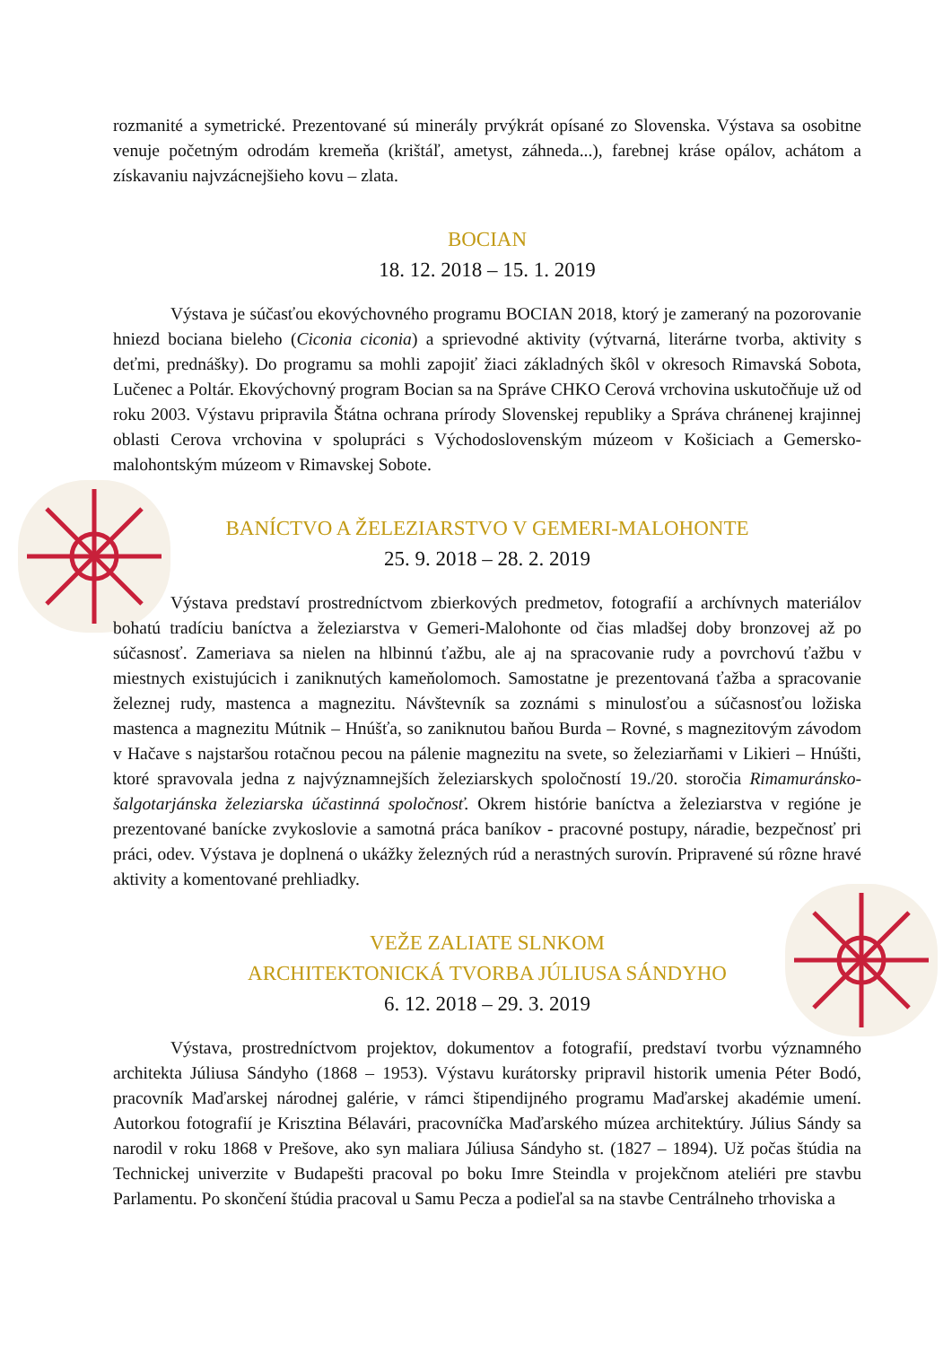rozmanité a symetrické. Prezentované sú minerály prvýkrát opísané zo Slovenska. Výstava sa osobitne venuje početným odrodám kremeňa (krištáľ, ametyst, záhneda...), farebnej kráse opálov, achátom a získavaniu najvzácnejšieho kovu – zlata.
BOCIAN
18. 12. 2018 – 15. 1. 2019
Výstava je súčasťou ekovýchovného programu BOCIAN 2018, ktorý je zameraný na pozorovanie hniezd bociana bieleho (Ciconia ciconia) a sprievodné aktivity (výtvarná, literárne tvorba, aktivity s deťmi, prednášky). Do programu sa mohli zapojiť žiaci základných škôl v okresoch Rimavská Sobota, Lučenec a Poltár. Ekovýchovný program Bocian sa na Správe CHKO Cerová vrchovina uskutočňuje už od roku 2003. Výstavu pripravila Štátna ochrana prírody Slovenskej republiky a Správa chránenej krajinnej oblasti Cerova vrchovina v spolupráci s Východoslovenským múzeom v Košiciach a Gemersko-malohontským múzeom v Rimavskej Sobote.
BANÍCTVO A ŽELEZIARSTVO V GEMERI-MALOHONTE
25. 9. 2018 – 28. 2. 2019
Výstava predstaví prostredníctvom zbierkových predmetov, fotografií a archívnych materiálov bohatú tradíciu baníctva a železiarstva v Gemeri-Malohonte od čias mladšej doby bronzovej až po súčasnosť. Zameriava sa nielen na hlbinnú ťažbu, ale aj na spracovanie rudy a povrchovú ťažbu v miestnych existujúcich i zaniknutých kameňolomoch. Samostatne je prezentovaná ťažba a spracovanie železnej rudy, mastenca a magnezitu. Návštevník sa zoznámi s minulosťou a súčasnosťou ložiska mastenca a magnezitu Mútnik – Hnúšťa, so zaniknutou baňou Burda – Rovné, s magnezitovým závodom v Hačave s najstaršou rotačnou pecou na pálenie magnezitu na svete, so železiarňami v Likieri – Hnúšti, ktoré spravovala jedna z najvýznamnejších železiarskych spoločností 19./20. storočia Rimamuránsko-šalgotarjánska železiarska účastinná spoločnosť. Okrem histórie baníctva a železiarstva v regióne je prezentované banícke zvykoslovie a samotná práca baníkov - pracovné postupy, náradie, bezpečnosť pri práci, odev. Výstava je doplnená o ukážky železných rúd a nerastných surovín. Pripravené sú rôzne hravé aktivity a komentované prehliadky.
VEŽE ZALIATE SLNKOM
ARCHITEKTONICKÁ TVORBA JÚLIUSA SÁNDYHO
6. 12. 2018 – 29. 3. 2019
Výstava, prostredníctvom projektov, dokumentov a fotografií, predstaví tvorbu významného architekta Júliusa Sándyho (1868 – 1953). Výstavu kurátorsky pripravil historik umenia Péter Bodó, pracovník Maďarskej národnej galérie, v rámci štipendijného programu Maďarskej akadémie umení. Autorkou fotografií je Krisztina Bélavári, pracovníčka Maďarského múzea architektúry. Július Sándy sa narodil v roku 1868 v Prešove, ako syn maliara Júliusa Sándyho st. (1827 – 1894). Už počas štúdia na Technickej univerzite v Budapešti pracoval po boku Imre Steindla v projekčnom ateliéri pre stavbu Parlamentu. Po skončení štúdia pracoval u Samu Pecza a podieľal sa na stavbe Centrálneho trhoviska a